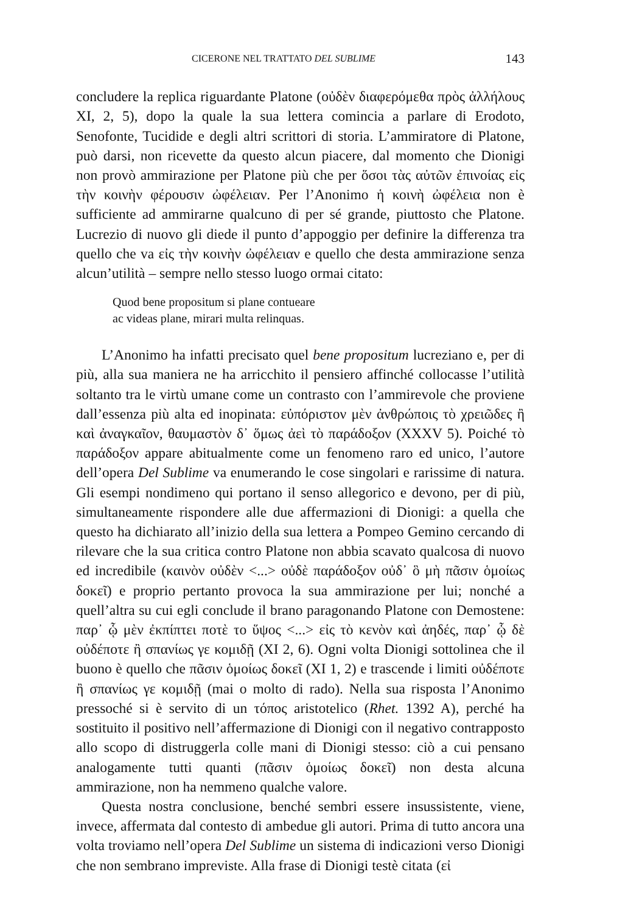CICERONE NEL TRATTATO DEL SUBLIME 143
concludere la replica riguardante Platone (οὐδὲν διαφερόμεθα πρὸς ἀλλήλους XI, 2, 5), dopo la quale la sua lettera comincia a parlare di Erodoto, Senofonte, Tucidide e degli altri scrittori di storia. L’ammiratore di Platone, può darsi, non ricevette da questo alcun piacere, dal momento che Dionigi non provò ammirazione per Platone più che per ὅσοι τὰς αὐτῶν ἐπινοίας εἰς τὴν κοινὴν φέρουσιν ὠφέλειαν. Per l’Anonimo ἡ κοινὴ ὠφέλεια non è sufficiente ad ammirarne qualcuno di per sé grande, piuttosto che Platone. Lucrezio di nuovo gli diede il punto d’appoggio per definire la differenza tra quello che va εἰς τὴν κοινὴν ὠφέλειαν e quello che desta ammirazione senza alcun’utilità – sempre nello stesso luogo ormai citato:
Quod bene propositum si plane contueare
ac videas plane, mirari multa relinquas.
L’Anonimo ha infatti precisato quel bene propositum lucreziano e, per di più, alla sua maniera ne ha arricchito il pensiero affinché collocasse l’utilità soltanto tra le virtù umane come un contrasto con l’ammirevole che proviene dall’essenza più alta ed inopinata: εὐπόριστον μὲν ἀνθρώποις τὸ χρειῶδες ἢ καὶ ἀναγκαῖον, θαυμαστὸν δ᾽ ὅμως ἀεὶ τὸ παράδοξον (XXXV 5). Poiché τὸ παράδοξον appare abitualmente come un fenomeno raro ed unico, l’autore dell’opera Del Sublime va enumerando le cose singolari e rarissime di natura. Gli esempi nondimeno qui portano il senso allegorico e devono, per di più, simultaneamente rispondere alle due affermazioni di Dionigi: a quella che questo ha dichiarato all’inizio della sua lettera a Pompeo Gemino cercando di rilevare che la sua critica contro Platone non abbia scavato qualcosa di nuovo ed incredibile (καινὸν οὐδὲν <...> οὐδὲ παράδοξον οὐδ᾽ ὃ μὴ πᾶσιν ὁμοίως δοκεῖ) e proprio pertanto provoca la sua ammirazione per lui; nonché a quell’altra su cui egli conclude il brano paragonando Platone con Demostene: παρ᾽ ᾧ μὲν ἐκπίπτει ποτὲ το ὕψος <...> εἰς τὸ κενὸν καὶ ἀηδές, παρ᾽ ᾧ δὲ οὐδέποτε ἢ σπανίως γε κομιδῇ (XI 2, 6). Ogni volta Dionigi sottolinea che il buono è quello che πᾶσιν ὁμοίως δοκεῖ (XI 1, 2) e trascende i limiti οὐδέποτε ἢ σπανίως γε κομιδῇ (mai o molto di rado). Nella sua risposta l’Anonimo pressoché si è servito di un τόπος aristotelico (Rhet. 1392 A), perché ha sostituito il positivo nell’affermazione di Dionigi con il negativo contrapposto allo scopo di distruggerla colle mani di Dionigi stesso: ciò a cui pensano analogamente tutti quanti (πᾶσιν ὁμοίως δοκεῖ) non desta alcuna ammirazione, non ha nemmeno qualche valore.
Questa nostra conclusione, benché sembri essere insussistente, viene, invece, affermata dal contesto di ambedue gli autori. Prima di tutto ancora una volta troviamo nell’opera Del Sublime un sistema di indicazioni verso Dionigi che non sembrano impreviste. Alla frase di Dionigi testè citata (εἰ